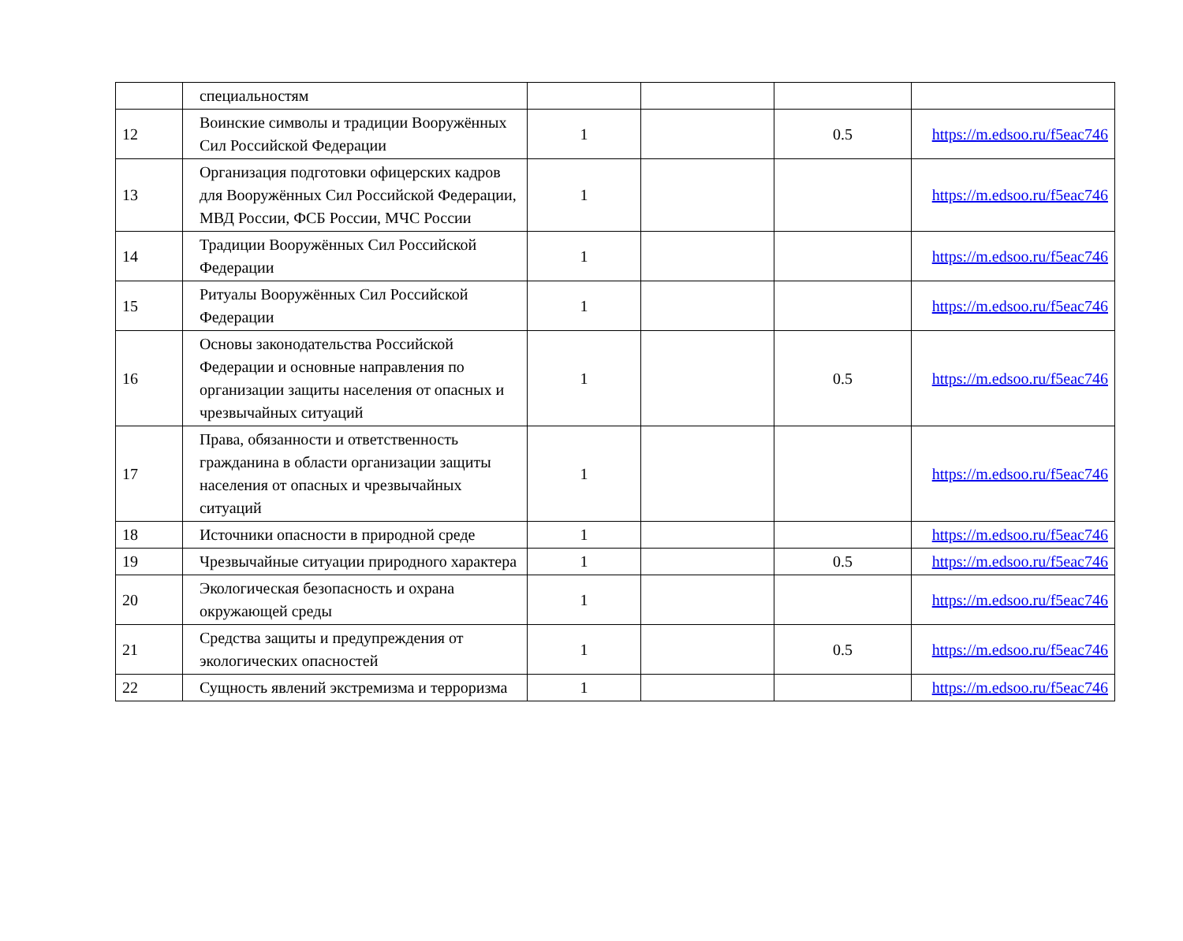| | специальностям | | | | |
| 12 | Воинские символы и традиции Вооружённых Сил Российской Федерации | 1 | | 0.5 | https://m.edsoo.ru/f5eac746 |
| 13 | Организация подготовки офицерских кадров для Вооружённых Сил Российской Федерации, МВД России, ФСБ России, МЧС России | 1 | | | https://m.edsoo.ru/f5eac746 |
| 14 | Традиции Вооружённых Сил Российской Федерации | 1 | | | https://m.edsoo.ru/f5eac746 |
| 15 | Ритуалы Вооружённых Сил Российской Федерации | 1 | | | https://m.edsoo.ru/f5eac746 |
| 16 | Основы законодательства Российской Федерации и основные направления по организации защиты населения от опасных и чрезвычайных ситуаций | 1 | | 0.5 | https://m.edsoo.ru/f5eac746 |
| 17 | Права, обязанности и ответственность гражданина в области организации защиты населения от опасных и чрезвычайных ситуаций | 1 | | | https://m.edsoo.ru/f5eac746 |
| 18 | Источники опасности в природной среде | 1 | | | https://m.edsoo.ru/f5eac746 |
| 19 | Чрезвычайные ситуации природного характера | 1 | | 0.5 | https://m.edsoo.ru/f5eac746 |
| 20 | Экологическая безопасность и охрана окружающей среды | 1 | | | https://m.edsoo.ru/f5eac746 |
| 21 | Средства защиты и предупреждения от экологических опасностей | 1 | | 0.5 | https://m.edsoo.ru/f5eac746 |
| 22 | Сущность явлений экстремизма и терроризма | 1 | | | https://m.edsoo.ru/f5eac746 |